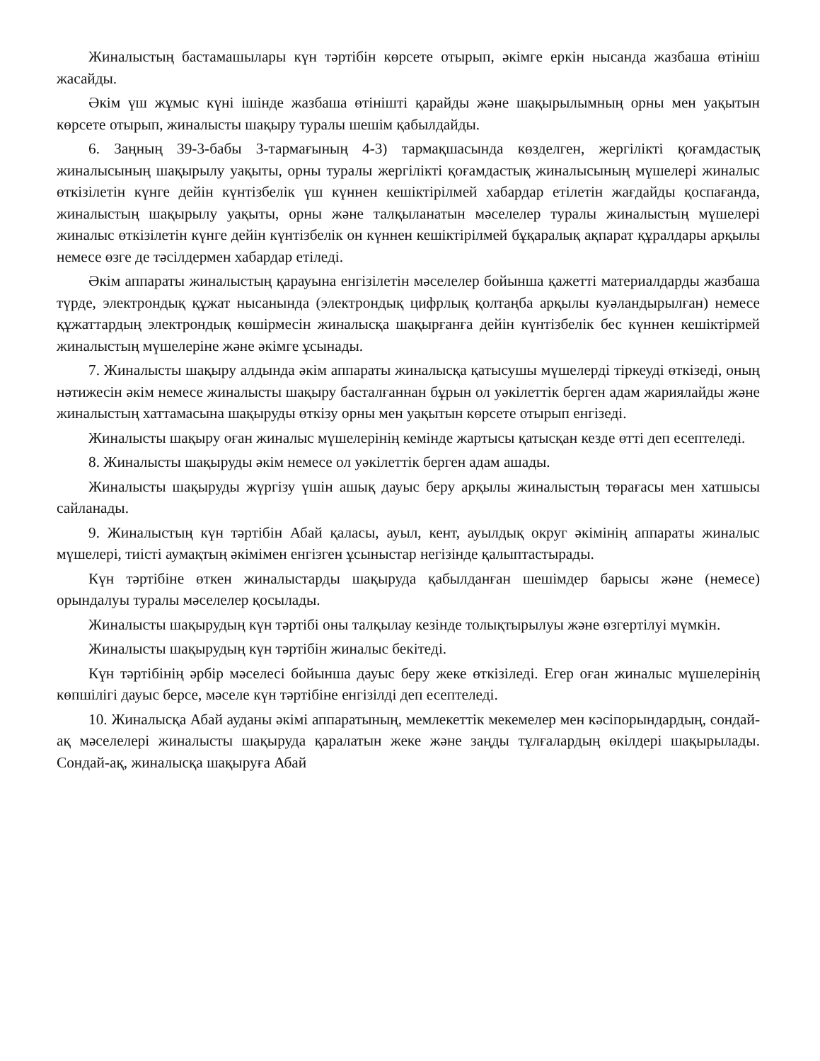Жиналыстың бастамашылары күн тәртібін көрсете отырып, әкімге еркін нысанда жазбаша өтініш жасайды.
Әкім үш жұмыс күні ішінде жазбаша өтінішті қарайды және шақырылымның орны мен уақытын көрсете отырып, жиналысты шақыру туралы шешім қабылдайды.
6. Заңның 39-3-бабы 3-тармағының 4-3) тармақшасында көзделген, жергілікті қоғамдастық жиналысының шақырылу уақыты, орны туралы жергілікті қоғамдастық жиналысының мүшелері жиналыс өткізілетін күнге дейін күнтізбелік үш күннен кешіктірілмей хабардар етілетін жағдайды қоспағанда, жиналыстың шақырылу уақыты, орны және талқыланатын мәселелер туралы жиналыстың мүшелері жиналыс өткізілетін күнге дейін күнтізбелік он күннен кешіктірілмей бұқаралық ақпарат құралдары арқылы немесе өзге де тәсілдермен хабардар етіледі.
Әкім аппараты жиналыстың қарауына енгізілетін мәселелер бойынша қажетті материалдарды жазбаша түрде, электрондық құжат нысанында (электрондық цифрлық қолтаңба арқылы куәландырылған) немесе құжаттардың электрондық көшірмесін жиналысқа шақырғанға дейін күнтізбелік бес күннен кешіктірмей жиналыстың мүшелеріне және әкімге ұсынады.
7. Жиналысты шақыру алдында әкім аппараты жиналысқа қатысушы мүшелерді тіркеуді өткізеді, оның нәтижесін әкім немесе жиналысты шақыру басталғаннан бұрын ол уәкілеттік берген адам жариялайды және жиналыстың хаттамасына шақыруды өткізу орны мен уақытын көрсете отырып енгізеді.
Жиналысты шақыру оған жиналыс мүшелерінің кемінде жартысы қатысқан кезде өтті деп есептеледі.
8. Жиналысты шақыруды әкім немесе ол уәкілеттік берген адам ашады.
Жиналысты шақыруды жүргізу үшін ашық дауыс беру арқылы жиналыстың төрағасы мен хатшысы сайланады.
9. Жиналыстың күн тәртібін Абай қаласы, ауыл, кент, ауылдық округ әкімінің аппараты жиналыс мүшелері, тиісті аумақтың әкімімен енгізген ұсыныстар негізінде қалыптастырады.
Күн тәртібіне өткен жиналыстарды шақыруда қабылданған шешімдер барысы және (немесе) орындалуы туралы мәселелер қосылады.
Жиналысты шақырудың күн тәртібі оны талқылау кезінде толықтырылуы және өзгертілуі мүмкін.
Жиналысты шақырудың күн тәртібін жиналыс бекітеді.
Күн тәртібінің әрбір мәселесі бойынша дауыс беру жеке өткізіледі. Егер оған жиналыс мүшелерінің көпшілігі дауыс берсе, мәселе күн тәртібіне енгізілді деп есептеледі.
10. Жиналысқа Абай ауданы әкімі аппаратының, мемлекеттік мекемелер мен кәсіпорындардың, сондай-ақ мәселелері жиналысты шақыруда қаралатын жеке және заңды тұлғалардың өкілдері шақырылады. Сондай-ақ, жиналысқа шақыруға Абай